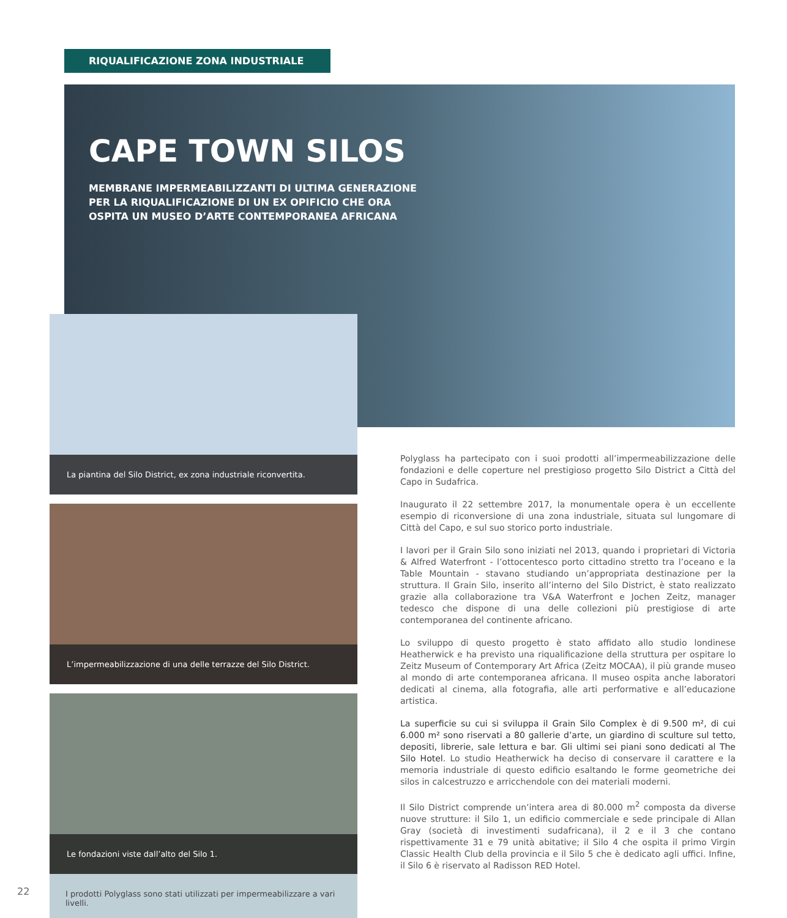RIQUALIFICAZIONE ZONA INDUSTRIALE
CAPE TOWN SILOS
MEMBRANE IMPERMEABILIZZANTI DI ULTIMA GENERAZIONE PER LA RIQUALIFICAZIONE DI UN EX OPIFICIO CHE ORA OSPITA UN MUSEO D’ARTE CONTEMPORANEA AFRICANA
La piantina del Silo District, ex zona industriale riconvertita.
L’impermeabilizzazione di una delle terrazze del Silo District.
Le fondazioni viste dall’alto del Silo 1.
I prodotti Polyglass sono stati utilizzati per impermeabilizzare a vari livelli.
Polyglass ha partecipato con i suoi prodotti all’impermeabilizzazione delle fondazioni e delle coperture nel prestigioso progetto Silo District a Città del Capo in Sudafrica.
Inaugurato il 22 settembre 2017, la monumentale opera è un eccellente esempio di riconversione di una zona industriale, situata sul lungomare di Città del Capo, e sul suo storico porto industriale.
I lavori per il Grain Silo sono iniziati nel 2013, quando i proprietari di Victoria & Alfred Waterfront - l’ottocentesco porto cittadino stretto tra l’oceano e la Table Mountain - stava­no studiando un’appropriata destinazione per la struttura. Il Grain Silo, inserito all’interno del Silo District, è stato realizzato grazie alla collaborazione tra V&A Waterfront e Jo­chen Zeitz, manager tedesco che dispone di una delle collezioni più prestigiose di arte contemporanea del continente africano.
Lo sviluppo di questo progetto è stato affidato allo studio londinese Heatherwick e ha previsto una riqualificazione della struttura per ospitare lo Zeitz Museum of Contempo­rary Art Africa (Zeitz MOCAA), il più grande museo al mondo di arte contemporanea africana. Il museo ospita anche laboratori dedicati al cinema, alla fotografia, alle arti performative e all’educazione artistica.
La superficie su cui si sviluppa il Grain Silo Complex è di 9.500 m², di cui 6.000 m² sono riservati a 80 gallerie d’arte, un giardino di scul­ture sul tetto, depositi, librerie, sale lettura e bar. Gli ultimi sei piani sono dedicati al The Silo Hotel. Lo studio Heatherwick ha deciso di conservare il carattere e la memoria industriale di questo edificio esaltando le forme geometriche dei silos in calcestruzzo e arricchendole con dei materiali moderni.
Il Silo District comprende un’intera area di 80.000 m<sup>2</sup> composta da diverse nuove strut­ture: il Silo 1, un edificio commerciale e sede principale di Allan Gray (società di investi­menti sudafricana), il 2 e il 3 che contano rispettivamente 31 e 79 unità abitative; il Silo 4 che ospita il primo Virgin Classic Health Club della provincia e il Silo 5 che è dedicato agli uffici. Infine, il Silo 6 è riservato al Radisson RED Hotel.
22